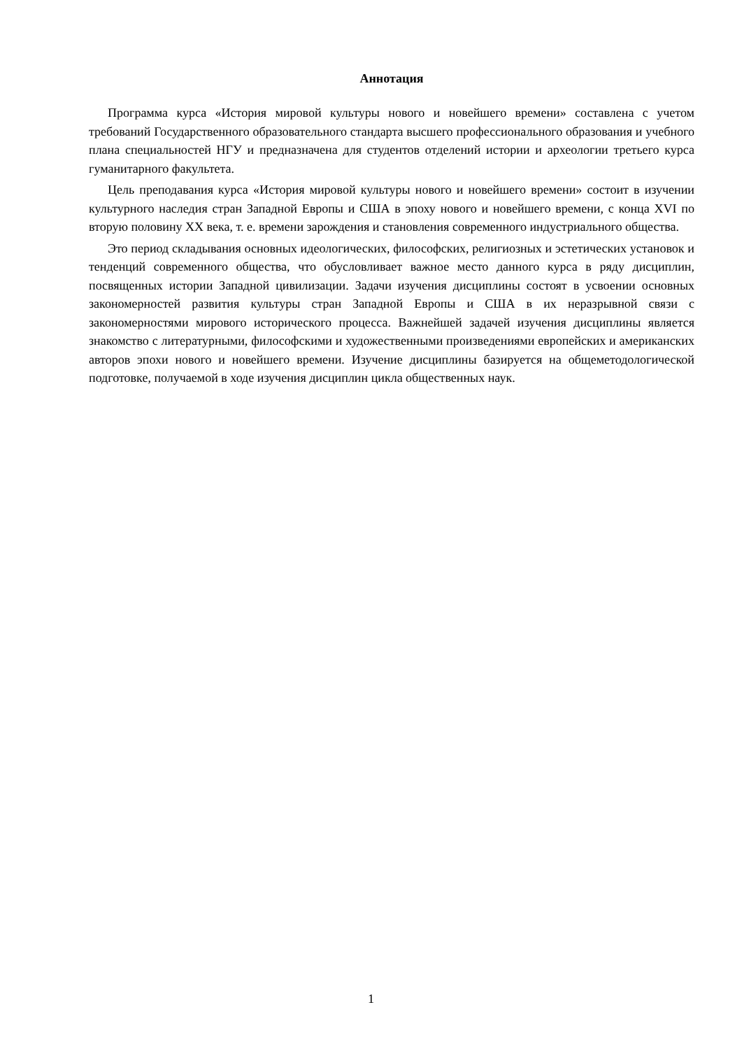Аннотация
Программа курса «История мировой культуры нового и новейшего времени» составлена с учетом требований Государственного образовательного стандарта высшего профессионального образования и учебного плана специальностей НГУ и предназначена для студентов отделений истории и археологии третьего курса гуманитарного факультета.
Цель преподавания курса «История мировой культуры нового и новейшего времени» состоит в изучении культурного наследия стран Западной Европы и США в эпоху нового и новейшего времени, с конца XVI по вторую половину XX века, т. е. времени зарождения и становления современного индустриального общества.
Это период складывания основных идеологических, философских, религиозных и эстетических установок и тенденций современного общества, что обусловливает важное место данного курса в ряду дисциплин, посвященных истории Западной цивилизации. Задачи изучения дисциплины состоят в усвоении основных закономерностей развития культуры стран Западной Европы и США в их неразрывной связи с закономерностями мирового исторического процесса. Важнейшей задачей изучения дисциплины является знакомство с литературными, философскими и художественными произведениями европейских и американских авторов эпохи нового и новейшего времени. Изучение дисциплины базируется на общеметодологической подготовке, получаемой в ходе изучения дисциплин цикла общественных наук.
1